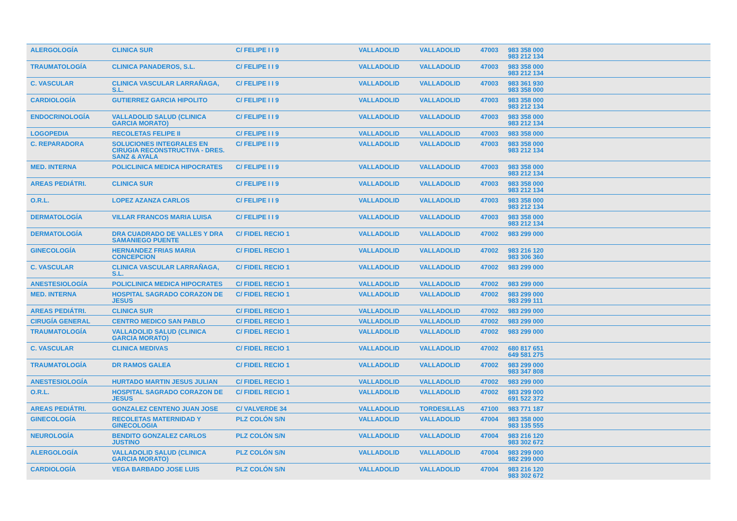| ALERGOLOGÍA | CLINICA SUR | C/ FELIPE I I 9 | VALLADOLID | VALLADOLID | 47003 | 983 358 000 983 212 134 |
| TRAUMATOLOGÍA | CLINICA PANADEROS, S.L. | C/ FELIPE I I 9 | VALLADOLID | VALLADOLID | 47003 | 983 358 000 983 212 134 |
| C. VASCULAR | CLINICA VASCULAR LARRAÑAGA, S.L. | C/ FELIPE I I 9 | VALLADOLID | VALLADOLID | 47003 | 983 361 930 983 358 000 |
| CARDIOLOGÍA | GUTIERREZ GARCIA HIPOLITO | C/ FELIPE I I 9 | VALLADOLID | VALLADOLID | 47003 | 983 358 000 983 212 134 |
| ENDOCRINOLOGÍA | VALLADOLID SALUD (CLINICA GARCIA MORATO) | C/ FELIPE I I 9 | VALLADOLID | VALLADOLID | 47003 | 983 358 000 983 212 134 |
| LOGOPEDIA | RECOLETAS FELIPE II | C/ FELIPE I I 9 | VALLADOLID | VALLADOLID | 47003 | 983 358 000 |
| C. REPARADORA | SOLUCIONES INTEGRALES EN CIRUGIA RECONSTRUCTIVA - DRES. SANZ & AYALA | C/ FELIPE I I 9 | VALLADOLID | VALLADOLID | 47003 | 983 358 000 983 212 134 |
| MED. INTERNA | POLICLINICA MEDICA HIPOCRATES | C/ FELIPE I I 9 | VALLADOLID | VALLADOLID | 47003 | 983 358 000 983 212 134 |
| AREAS PEDIÁTRI. | CLINICA SUR | C/ FELIPE I I 9 | VALLADOLID | VALLADOLID | 47003 | 983 358 000 983 212 134 |
| O.R.L. | LOPEZ AZANZA CARLOS | C/ FELIPE I I 9 | VALLADOLID | VALLADOLID | 47003 | 983 358 000 983 212 134 |
| DERMATOLOGÍA | VILLAR FRANCOS MARIA LUISA | C/ FELIPE I I 9 | VALLADOLID | VALLADOLID | 47003 | 983 358 000 983 212 134 |
| DERMATOLOGÍA | DRA CUADRADO DE VALLES Y DRA SAMANIEGO PUENTE | C/ FIDEL RECIO 1 | VALLADOLID | VALLADOLID | 47002 | 983 299 000 |
| GINECOLOGÍA | HERNANDEZ FRIAS MARIA CONCEPCION | C/ FIDEL RECIO 1 | VALLADOLID | VALLADOLID | 47002 | 983 216 120 983 306 360 |
| C. VASCULAR | CLINICA VASCULAR LARRAÑAGA, S.L. | C/ FIDEL RECIO 1 | VALLADOLID | VALLADOLID | 47002 | 983 299 000 |
| ANESTESIOLOGÍA | POLICLINICA MEDICA HIPOCRATES | C/ FIDEL RECIO 1 | VALLADOLID | VALLADOLID | 47002 | 983 299 000 |
| MED. INTERNA | HOSPITAL SAGRADO CORAZON DE JESUS | C/ FIDEL RECIO 1 | VALLADOLID | VALLADOLID | 47002 | 983 299 000 983 299 111 |
| AREAS PEDIÁTRI. | CLINICA SUR | C/ FIDEL RECIO 1 | VALLADOLID | VALLADOLID | 47002 | 983 299 000 |
| CIRUGÍA GENERAL | CENTRO MEDICO SAN PABLO | C/ FIDEL RECIO 1 | VALLADOLID | VALLADOLID | 47002 | 983 299 000 |
| TRAUMATOLOGÍA | VALLADOLID SALUD (CLINICA GARCIA MORATO) | C/ FIDEL RECIO 1 | VALLADOLID | VALLADOLID | 47002 | 983 299 000 |
| C. VASCULAR | CLINICA MEDIVAS | C/ FIDEL RECIO 1 | VALLADOLID | VALLADOLID | 47002 | 680 817 651 649 581 275 |
| TRAUMATOLOGÍA | DR RAMOS GALEA | C/ FIDEL RECIO 1 | VALLADOLID | VALLADOLID | 47002 | 983 299 000 983 347 808 |
| ANESTESIOLOGÍA | HURTADO MARTIN JESUS JULIAN | C/ FIDEL RECIO 1 | VALLADOLID | VALLADOLID | 47002 | 983 299 000 |
| O.R.L. | HOSPITAL SAGRADO CORAZON DE JESUS | C/ FIDEL RECIO 1 | VALLADOLID | VALLADOLID | 47002 | 983 299 000 691 522 372 |
| AREAS PEDIÁTRI. | GONZALEZ CENTENO JUAN JOSE | C/ VALVERDE 34 | VALLADOLID | TORDESILLAS | 47100 | 983 771 187 |
| GINECOLOGÍA | RECOLETAS MATERNIDAD Y GINECOLOGIA | PLZ COLÓN S/N | VALLADOLID | VALLADOLID | 47004 | 983 358 000 983 135 555 |
| NEUROLOGÍA | BENDITO GONZALEZ CARLOS JUSTINO | PLZ COLÓN S/N | VALLADOLID | VALLADOLID | 47004 | 983 216 120 983 302 672 |
| ALERGOLOGÍA | VALLADOLID SALUD (CLINICA GARCIA MORATO) | PLZ COLÓN S/N | VALLADOLID | VALLADOLID | 47004 | 983 299 000 982 299 000 |
| CARDIOLOGÍA | VEGA BARBADO JOSE LUIS | PLZ COLÓN S/N | VALLADOLID | VALLADOLID | 47004 | 983 216 120 983 302 672 |